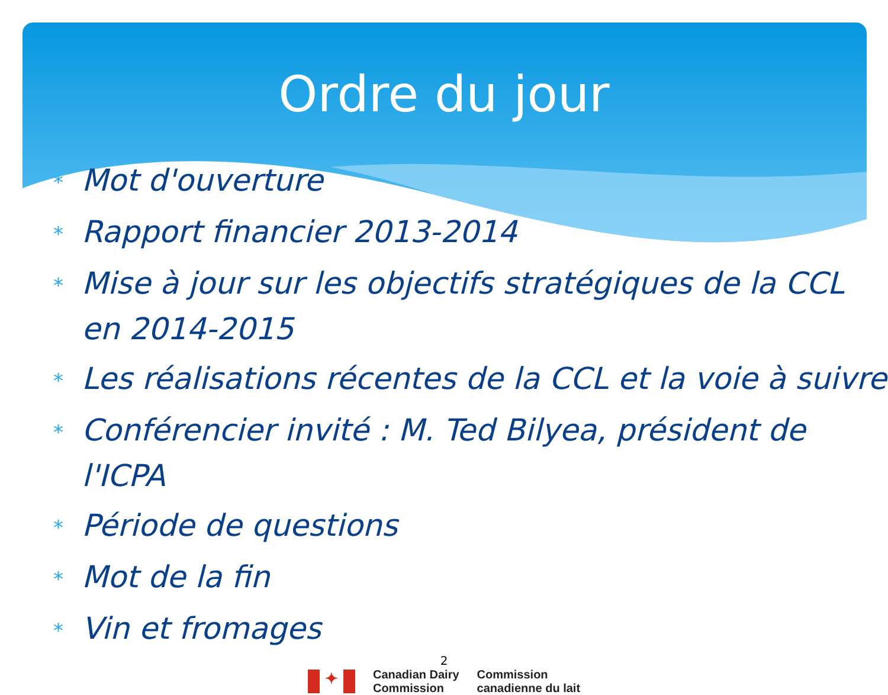Ordre du jour
* Mot d'ouverture
* Rapport financier 2013-2014
* Mise à jour sur les objectifs stratégiques de la CCL en 2014-2015
* Les réalisations récentes de la CCL et la voie à suivre
* Conférencier invité : M. Ted Bilyea, président de l'ICPA
* Période de questions
* Mot de la fin
* Vin et fromages
2
✦
Canadian Dairy
Commission
Commission
canadienne du lait